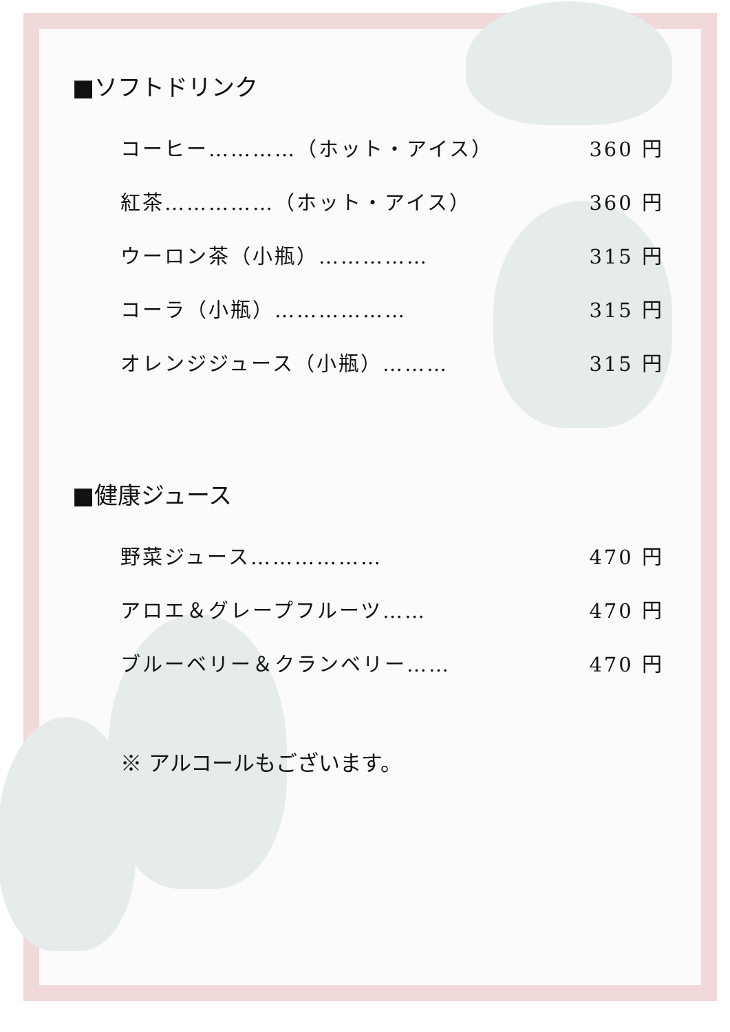■ソフトドリンク
コーヒー…………（ホット・アイス） 360 円
紅茶……………（ホット・アイス） 360 円
ウーロン茶（小瓶）…………… 315 円
コーラ（小瓶）……………… 315 円
オレンジジュース（小瓶）……… 315 円
■健康ジュース
野菜ジュース……………… 470 円
アロエ＆グレープフルーツ…… 470 円
ブルーベリー＆クランベリー…… 470 円
※ アルコールもございます。